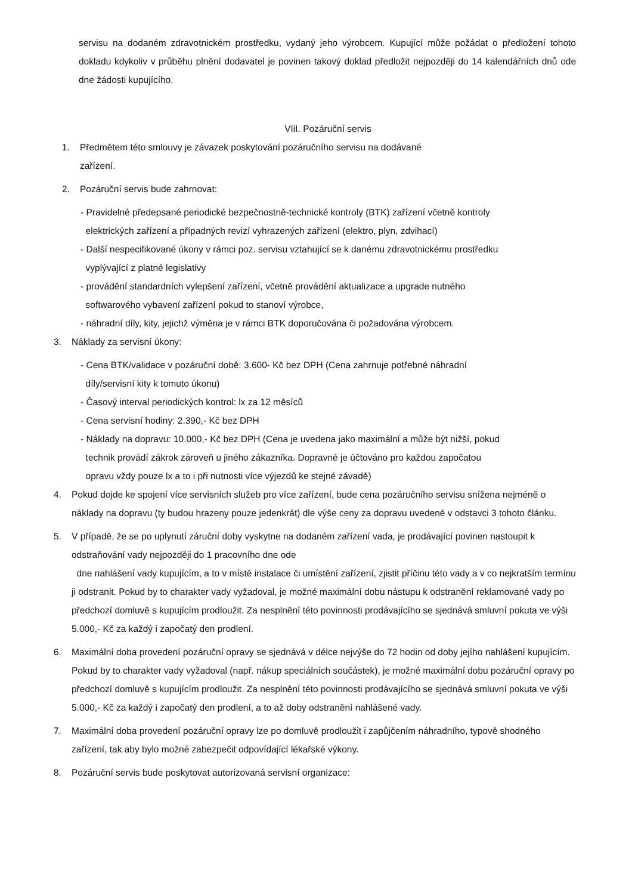servisu na dodaném zdravotnickém prostředku, vydaný jeho výrobcem. Kupující může požádat o předložení tohoto dokladu kdykoliv v průběhu plnění dodavatel je povinen takový doklad předložit nejpozději do 14 kalendářních dnů ode dne žádosti kupujícího.
VIiI. Pozáruční servis
1. Předmětem této smlouvy je závazek poskytování pozáručního servisu na dodávané
zařízení.
2. Pozáruční servis bude zahrnovat:
- Pravidelné předepsané periodické bezpečnostně-technické kontroly (BTK) zařízení včetně kontroly
elektrických zařízení a případných revizí vyhrazených zařízení (elektro, plyn, zdvihací)
- Další nespecifikované úkony v rámci poz. servisu vztahující se k danému zdravotnickému prostředku
vyplývající z platné legislativy
- provádění standardních vylepšení zařízení, včetně provádění aktualizace a upgrade nutného
softwarového vybavení zařízení pokud to stanoví výrobce,
- náhradní díly, kity, jejichž výměna je v rámci BTK doporučována či požadována výrobcem.
3. Náklady za servisní úkony:
- Cena BTK/validace v pozáruční době: 3.600- Kč bez DPH (Cena zahrnuje potřebné náhradní
díly/servisní kity k tomuto úkonu)
- Časový interval periodických kontrol: lx za 12 měsíců
- Cena servisní hodiny: 2.390,- Kč bez DPH
- Náklady na dopravu: 10.000,- Kč bez DPH (Cena je uvedena jako maximální a může být nižší, pokud
technik provádí zákrok zároveň u jiného zákazníka. Dopravné je účtováno pro každou započatou
opravu vždy pouze lx a to i při nutnosti více výjezdů ke stejné závadě)
4. Pokud dojde ke spojení více servisních služeb pro více zařízení, bude cena pozáručního servisu snížena nejméně o náklady na dopravu (ty budou hrazeny pouze jedenkrát) dle výše ceny za dopravu uvedené v odstavci 3 tohoto článku.
5. V případě, že se po uplynutí záruční doby vyskytne na dodaném zařízení vada, je prodávající povinen nastoupit k odstraňování vady nejpozději do 1 pracovního dne ode
dne nahlášení vady kupujícím, a to v místě instalace či umístění zařízení, zjistit příčinu této vady a v co nejkratším termínu ji odstranit. Pokud by to charakter vady vyžadoval, je možné maximální dobu nástupu k odstranění reklamované vady po předchozí domluvě s kupujícím prodloužit. Za nesplnění této povinnosti prodávajícího se sjednává smluvní pokuta ve výši 5.000,- Kč za každý i započatý den prodlení.
6. Maximální doba provedení pozáruční opravy se sjednává v délce nejvýše do 72 hodin od doby jejího nahlášení kupujícím. Pokud by to charakter vady vyžadoval (např. nákup speciálních součástek), je možné maximální dobu pozáruční opravy po předchozí domluvě s kupujícím prodloužit. Za nesplnění této povinnosti prodávajícího se sjednává smluvní pokuta ve výši 5.000,- Kč za každý i započatý den prodlení, a to až doby odstranění nahlášené vady.
7. Maximální doba provedení pozáruční opravy lze po domluvě prodloužit i zapůjčením náhradního, typově shodného zařízení, tak aby bylo možné zabezpečit odpovídající lékařské výkony.
8. Pozáruční servis bude poskytovat autorizovaná servisní organizace: